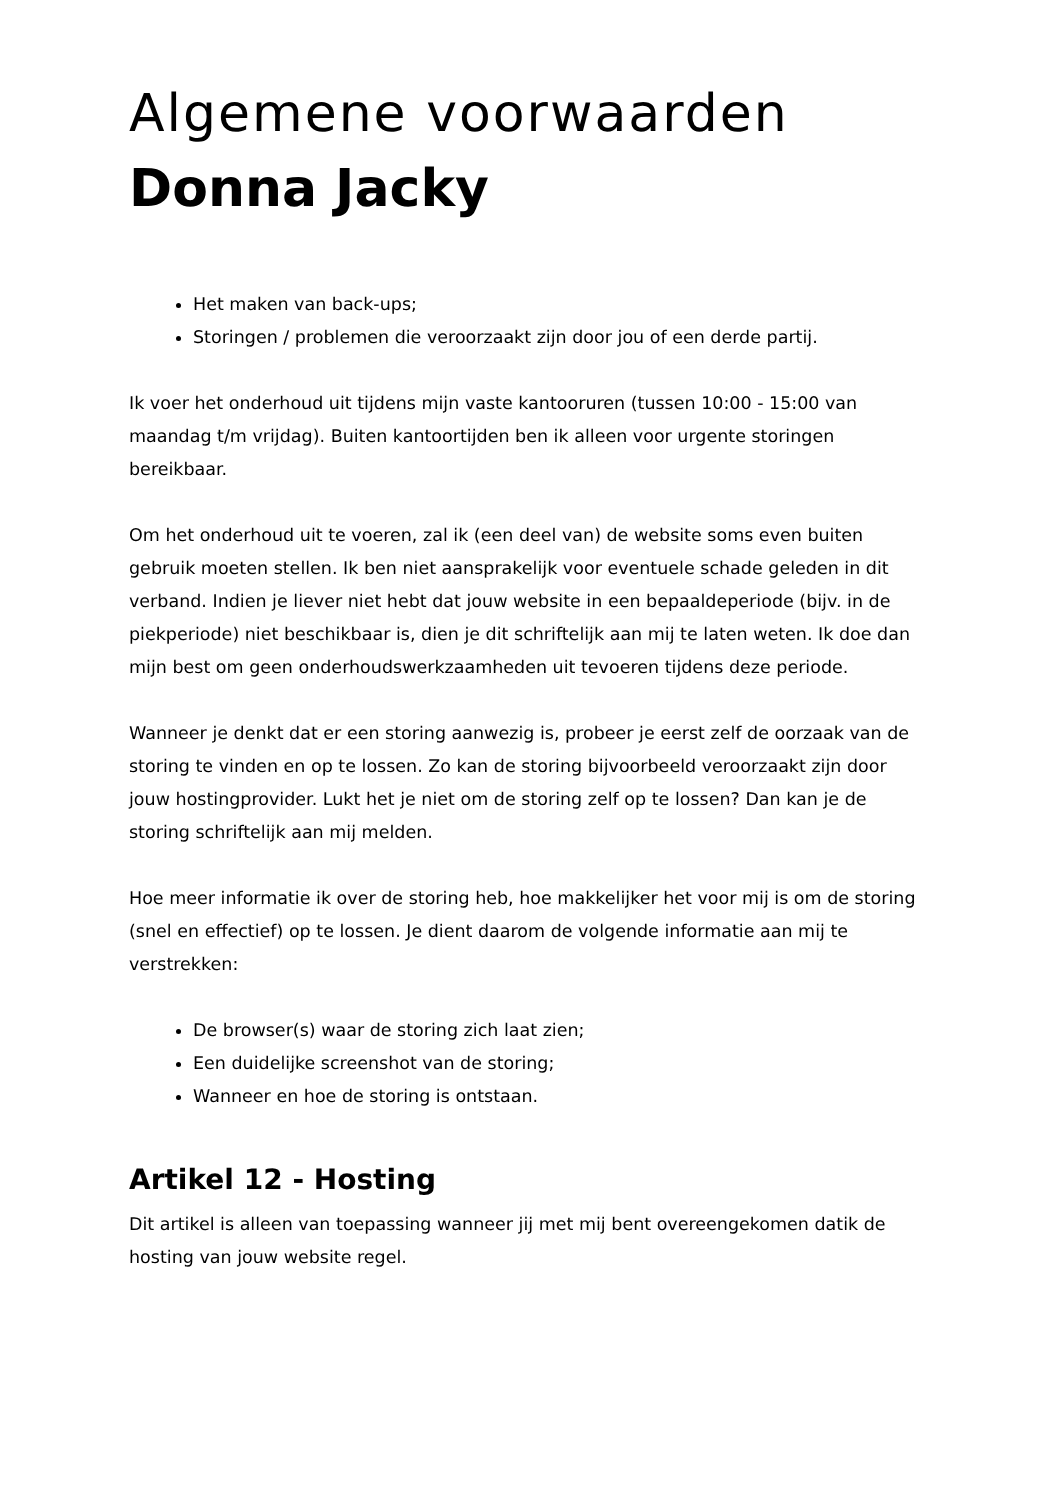Algemene voorwaarden
Donna Jacky
Het maken van back-ups;
Storingen / problemen die veroorzaakt zijn door jou of een derde partij.
Ik voer het onderhoud uit tijdens mijn vaste kantooruren (tussen 10:00 - 15:00 van maandag t/m vrijdag). Buiten kantoortijden ben ik alleen voor urgente storingen bereikbaar.
Om het onderhoud uit te voeren, zal ik (een deel van) de website soms even buiten gebruik moeten stellen. Ik ben niet aansprakelijk voor eventuele schade geleden in dit verband. Indien je liever niet hebt dat jouw website in een bepaaldeperiode (bijv. in de piekperiode) niet beschikbaar is, dien je dit schriftelijk aan mij te laten weten. Ik doe dan mijn best om geen onderhoudswerkzaamheden uit tevoeren tijdens deze periode.
Wanneer je denkt dat er een storing aanwezig is, probeer je eerst zelf de oorzaak van de storing te vinden en op te lossen. Zo kan de storing bijvoorbeeld veroorzaakt zijn door jouw hostingprovider. Lukt het je niet om de storing zelf op te lossen? Dan kan je de storing schriftelijk aan mij melden.
Hoe meer informatie ik over de storing heb, hoe makkelijker het voor mij is om de storing (snel en effectief) op te lossen. Je dient daarom de volgende informatie aan mij te verstrekken:
De browser(s) waar de storing zich laat zien;
Een duidelijke screenshot van de storing;
Wanneer en hoe de storing is ontstaan.
Artikel 12 - Hosting
Dit artikel is alleen van toepassing wanneer jij met mij bent overeengekomen datik de hosting van jouw website regel.